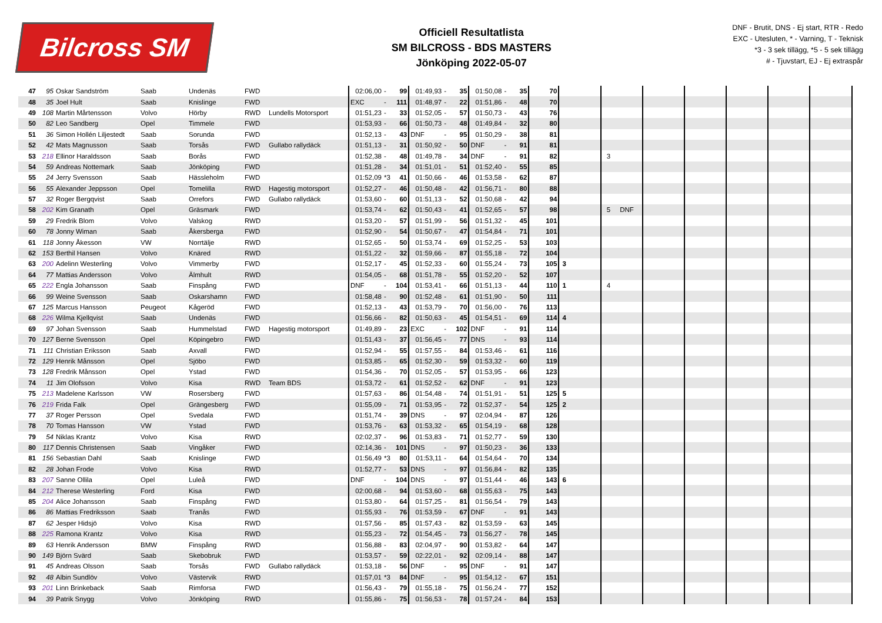Bilcross SM
Officiell Resultatlista
SM BILCROSS - BDS MASTERS
Jönköping 2022-05-07
DNF - Brutit, DNS - Ej start, RTR - Redo
EXC - Utesluten, * - Varning, T - Teknisk
*3 - 3 sek tillägg, *5 - 5 sek tillägg
# - Tjuvstart, EJ - Ej extraspår
| 47 | 95 | Oskar Sandström | Saab | Undenäs | FWD | | 02:06,00 | - | 99 | 01:49,93 | - | 35 | 01:50,08 | - | 35 | 70 | | | | | | | |
| 48 | 35 | Joel Hult | Saab | Knislinge | FWD | | EXC | - | 111 | 01:48,97 | - | 22 | 01:51,86 | - | 48 | 70 | | | | | | | |
| 49 | 108 | Martin Mårtensson | Volvo | Hörby | RWD | Lundells Motorsport | 01:51,23 | - | 33 | 01:52,05 | - | 57 | 01:50,73 | - | 43 | 76 | | | | | | | |
| 50 | 82 | Leo Sandberg | Opel | Timmele | FWD | | 01:53,93 | - | 66 | 01:50,73 | - | 48 | 01:49,84 | - | 32 | 80 | | | | | | | |
| 51 | 36 | Simon Hollén Liljestedt | Saab | Sorunda | FWD | | 01:52,13 | - | 43 | DNF | - | 95 | 01:50,29 | - | 38 | 81 | | | | | | | |
| 52 | 42 | Mats Magnusson | Saab | Torsås | FWD | Gullabo rallydäck | 01:51,13 | - | 31 | 01:50,92 | - | 50 | DNF | - | 91 | 81 | | | | | | | |
| 53 | 218 | Ellinor Haraldsson | Saab | Borås | FWD | | 01:52,38 | - | 48 | 01:49,78 | - | 34 | DNF | - | 91 | 82 | | 3 | | | | | |
| 54 | 59 | Andreas Nottemark | Saab | Jönköping | FWD | | 01:51,28 | - | 34 | 01:51,01 | - | 51 | 01:52,40 | - | 55 | 85 | | | | | | | |
| 55 | 24 | Jerry Svensson | Saab | Hässleholm | FWD | | 01:52,09 | *3 | 41 | 01:50,66 | - | 46 | 01:53,58 | - | 62 | 87 | | | | | | | |
| 56 | 55 | Alexander Jeppsson | Opel | Tomelilla | RWD | Hagestig motorsport | 01:52,27 | - | 46 | 01:50,48 | - | 42 | 01:56,71 | - | 80 | 88 | | | | | | | |
| 57 | 32 | Roger Bergqvist | Saab | Orrefors | FWD | Gullabo rallydäck | 01:53,60 | - | 60 | 01:51,13 | - | 52 | 01:50,68 | - | 42 | 94 | | | | | | | |
| 58 | 202 | Kim Granath | Opel | Gräsmark | FWD | | 01:53,74 | - | 62 | 01:50,43 | - | 41 | 01:52,65 | - | 57 | 98 | | 5 DNF | | | | | |
| 59 | 29 | Fredrik Blom | Volvo | Valskog | RWD | | 01:53,20 | - | 57 | 01:51,99 | - | 56 | 01:51,32 | - | 45 | 101 | | | | | | | |
| 60 | 78 | Jonny Wiman | Saab | Åkersberga | FWD | | 01:52,90 | - | 54 | 01:50,67 | - | 47 | 01:54,84 | - | 71 | 101 | | | | | | | |
| 61 | 118 | Jonny Åkesson | VW | Norrtälje | RWD | | 01:52,65 | - | 50 | 01:53,74 | - | 69 | 01:52,25 | - | 53 | 103 | | | | | | | |
| 62 | 153 | Berthil Hansen | Volvo | Knäred | RWD | | 01:51,22 | - | 32 | 01:59,66 | - | 87 | 01:55,18 | - | 72 | 104 | | | | | | | |
| 63 | 200 | Adelinn Westerling | Volvo | Vimmerby | FWD | | 01:52,17 | - | 45 | 01:52,33 | - | 60 | 01:55,24 | - | 73 | 105 | 3 | | | | | | |
| 64 | 77 | Mattias Andersson | Volvo | Älmhult | RWD | | 01:54,05 | - | 68 | 01:51,78 | - | 55 | 01:52,20 | - | 52 | 107 | | | | | | | |
| 65 | 222 | Engla Johansson | Saab | Finspång | FWD | | DNF | - | 104 | 01:53,41 | - | 66 | 01:51,13 | - | 44 | 110 | 1 | 4 | | | | | |
| 66 | 99 | Weine Svensson | Saab | Oskarshamn | FWD | | 01:58,48 | - | 90 | 01:52,48 | - | 61 | 01:51,90 | - | 50 | 111 | | | | | | | |
| 67 | 125 | Marcus Hansson | Peugeot | Kågeröd | FWD | | 01:52,13 | - | 43 | 01:53,79 | - | 70 | 01:56,00 | - | 76 | 113 | | | | | | | |
| 68 | 226 | Wilma Kjellqvist | Saab | Undenäs | FWD | | 01:56,66 | - | 82 | 01:50,63 | - | 45 | 01:54,51 | - | 69 | 114 | 4 | | | | | | |
| 69 | 97 | Johan Svensson | Saab | Hummelstad | FWD | Hagestig motorsport | 01:49,89 | - | 23 | EXC | - | 102 | DNF | - | 91 | 114 | | | | | | | |
| 70 | 127 | Berne Svensson | Opel | Köpingebro | FWD | | 01:51,43 | - | 37 | 01:56,45 | - | 77 | DNS | - | 93 | 114 | | | | | | | |
| 71 | 111 | Christian Eriksson | Saab | Axvall | FWD | | 01:52,94 | - | 55 | 01:57,55 | - | 84 | 01:53,46 | - | 61 | 116 | | | | | | | |
| 72 | 129 | Henrik Månsson | Opel | Sjöbo | FWD | | 01:53,85 | - | 65 | 01:52,30 | - | 59 | 01:53,32 | - | 60 | 119 | | | | | | | |
| 73 | 128 | Fredrik Månsson | Opel | Ystad | FWD | | 01:54,36 | - | 70 | 01:52,05 | - | 57 | 01:53,95 | - | 66 | 123 | | | | | | | |
| 74 | 11 | Jim Olofsson | Volvo | Kisa | RWD | Team BDS | 01:53,72 | - | 61 | 01:52,52 | - | 62 | DNF | - | 91 | 123 | | | | | | | |
| 75 | 213 | Madelene Karlsson | VW | Rosersberg | FWD | | 01:57,63 | - | 86 | 01:54,48 | - | 74 | 01:51,91 | - | 51 | 125 | 5 | | | | | | |
| 76 | 219 | Frida Falk | Opel | Grängesberg | FWD | | 01:55,09 | - | 71 | 01:53,95 | - | 72 | 01:52,37 | - | 54 | 125 | 2 | | | | | | |
| 77 | 37 | Roger Persson | Opel | Svedala | FWD | | 01:51,74 | - | 39 | DNS | - | 97 | 02:04,94 | - | 87 | 126 | | | | | | | |
| 78 | 70 | Tomas Hansson | VW | Ystad | FWD | | 01:53,76 | - | 63 | 01:53,32 | - | 65 | 01:54,19 | - | 68 | 128 | | | | | | | |
| 79 | 54 | Niklas Krantz | Volvo | Kisa | RWD | | 02:02,37 | - | 96 | 01:53,83 | - | 71 | 01:52,77 | - | 59 | 130 | | | | | | | |
| 80 | 117 | Dennis Christensen | Saab | Vingåker | FWD | | 02:14,36 | - | 101 | DNS | - | 97 | 01:50,23 | - | 36 | 133 | | | | | | | |
| 81 | 156 | Sebastian Dahl | Saab | Knislinge | FWD | | 01:56,49 | *3 | 80 | 01:53,11 | - | 64 | 01:54,64 | - | 70 | 134 | | | | | | | |
| 82 | 28 | Johan Frode | Volvo | Kisa | RWD | | 01:52,77 | - | 53 | DNS | - | 97 | 01:56,84 | - | 82 | 135 | | | | | | | |
| 83 | 207 | Sanne Ollila | Opel | Luleå | FWD | | DNF | - | 104 | DNS | - | 97 | 01:51,44 | - | 46 | 143 | 6 | | | | | | |
| 84 | 212 | Therese Westerling | Ford | Kisa | FWD | | 02:00,68 | - | 94 | 01:53,60 | - | 68 | 01:55,63 | - | 75 | 143 | | | | | | | |
| 85 | 204 | Alice Johansson | Saab | Finspång | FWD | | 01:53,80 | - | 64 | 01:57,25 | - | 81 | 01:56,54 | - | 79 | 143 | | | | | | | |
| 86 | 86 | Mattias Fredriksson | Saab | Tranås | FWD | | 01:55,93 | - | 76 | 01:53,59 | - | 67 | DNF | - | 91 | 143 | | | | | | | |
| 87 | 62 | Jesper Hidsjö | Volvo | Kisa | RWD | | 01:57,56 | - | 85 | 01:57,43 | - | 82 | 01:53,59 | - | 63 | 145 | | | | | | | |
| 88 | 225 | Ramona Krantz | Volvo | Kisa | RWD | | 01:55,23 | - | 72 | 01:54,45 | - | 73 | 01:56,27 | - | 78 | 145 | | | | | | | |
| 89 | 63 | Henrik Andersson | BMW | Finspång | RWD | | 01:56,88 | - | 83 | 02:04,97 | - | 90 | 01:53,82 | - | 64 | 147 | | | | | | | |
| 90 | 149 | Björn Svärd | Saab | Skebobruk | FWD | | 01:53,57 | - | 59 | 02:22,01 | - | 92 | 02:09,14 | - | 88 | 147 | | | | | | | |
| 91 | 45 | Andreas Olsson | Saab | Torsås | FWD | Gullabo rallydäck | 01:53,18 | - | 56 | DNF | - | 95 | DNF | - | 91 | 147 | | | | | | | |
| 92 | 48 | Albin Sundlöv | Volvo | Västervik | RWD | | 01:57,01 | *3 | 84 | DNF | - | 95 | 01:54,12 | - | 67 | 151 | | | | | | | |
| 93 | 201 | Linn Brinkeback | Saab | Rimforsa | FWD | | 01:56,43 | - | 79 | 01:55,18 | - | 75 | 01:56,24 | - | 77 | 152 | | | | | | | |
| 94 | 39 | Patrik Snygg | Volvo | Jönköping | RWD | | 01:55,86 | - | 75 | 01:56,53 | - | 78 | 01:57,24 | - | 84 | 153 | | | | | | | |